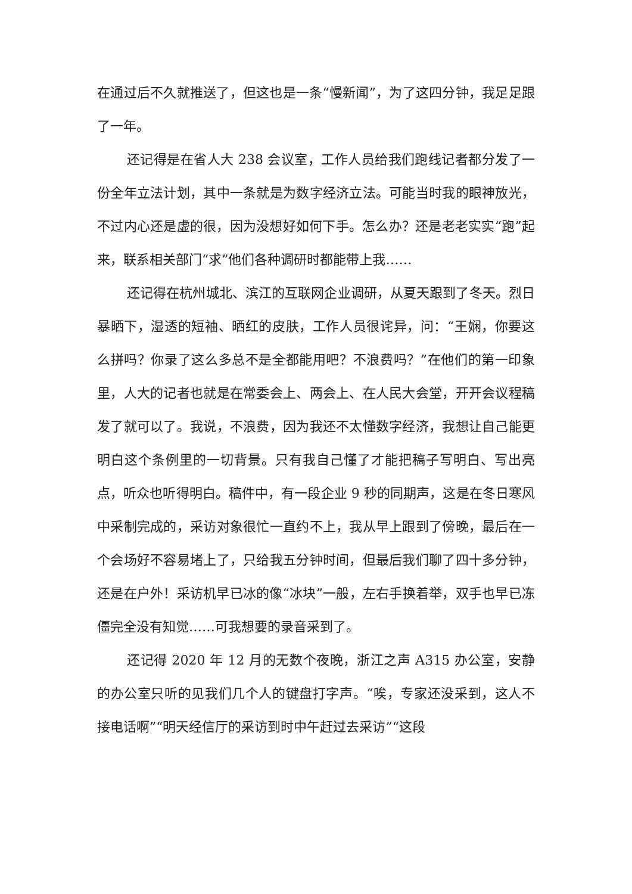在通过后不久就推送了，但这也是一条“慢新闻”，为了这四分钟，我足足跟了一年。
还记得是在省人大 238 会议室，工作人员给我们跑线记者都分发了一份全年立法计划，其中一条就是为数字经济立法。可能当时我的眼神放光，不过内心还是虚的很，因为没想好如何下手。怎么办？还是老老实实“跑”起来，联系相关部门“求”他们各种调研时都能带上我……
还记得在杭州城北、滨江的互联网企业调研，从夏天跟到了冬天。烈日暴晒下，湿透的短袖、晒红的皮肤，工作人员很诧异，问：“王娴，你要这么拼吗？你录了这么多总不是全都能用吧？不浪费吗？”在他们的第一印象里，人大的记者也就是在常委会上、两会上、在人民大会堂，开开会议程稿发了就可以了。我说，不浪费，因为我还不太懂数字经济，我想让自己能更明白这个条例里的一切背景。只有我自己懂了才能把稿子写明白、写出亮点，听众也听得明白。稿件中，有一段企业 9 秒的同期声，这是在冬日寒风中采制完成的，采访对象很忙一直约不上，我从早上跟到了傍晚，最后在一个会场好不容易堵上了，只给我五分钟时间，但最后我们聊了四十多分钟，还是在户外！采访机早已冰的像“冰块”一般，左右手换着举，双手也早已冻僵完全没有知觉……可我想要的录音采到了。
还记得 2020 年 12 月的无数个夜晚，浙江之声 A315 办公室，安静的办公室只听的见我们几个人的键盘打字声。“唉，专家还没采到，这人不接电话啊”“明天经信厅的采访到时中午赶过去采访”“这段